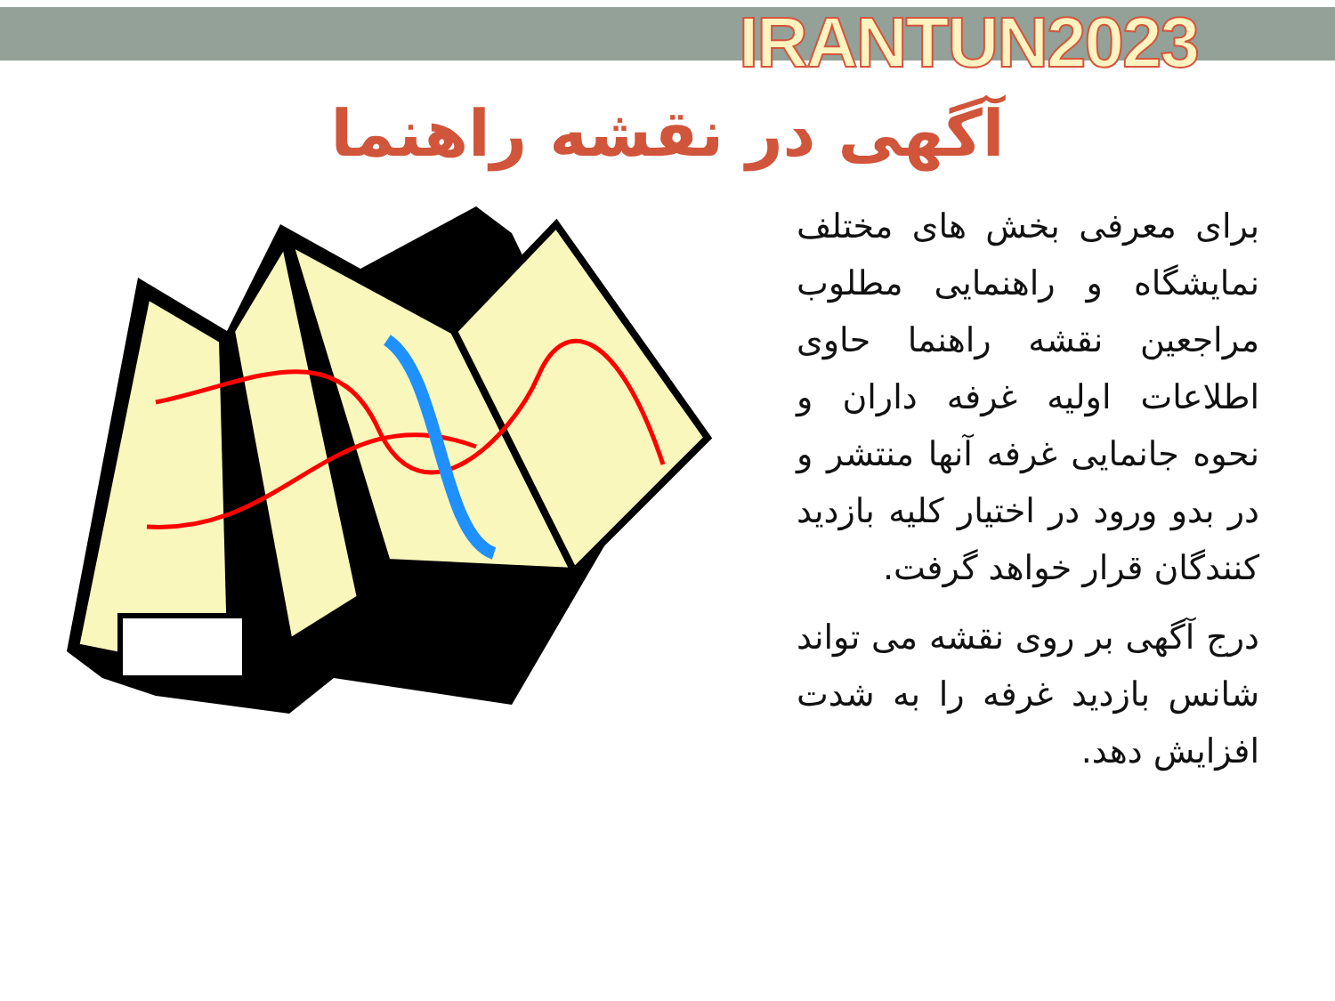IRANTUN2023
آگهی در نقشه راهنما
برای معرفی بخش های مختلف نمایشگاه و راهنمایی مطلوب مراجعین نقشه راهنما حاوی اطلاعات اولیه غرفه داران و نحوه جانمایی غرفه آنها منتشر و در بدو ورود در اختیار کلیه بازدید کنندگان قرار خواهد گرفت.
درج آگهی بر روی نقشه می تواند شانس بازدید غرفه را به شدت افزایش دهد.